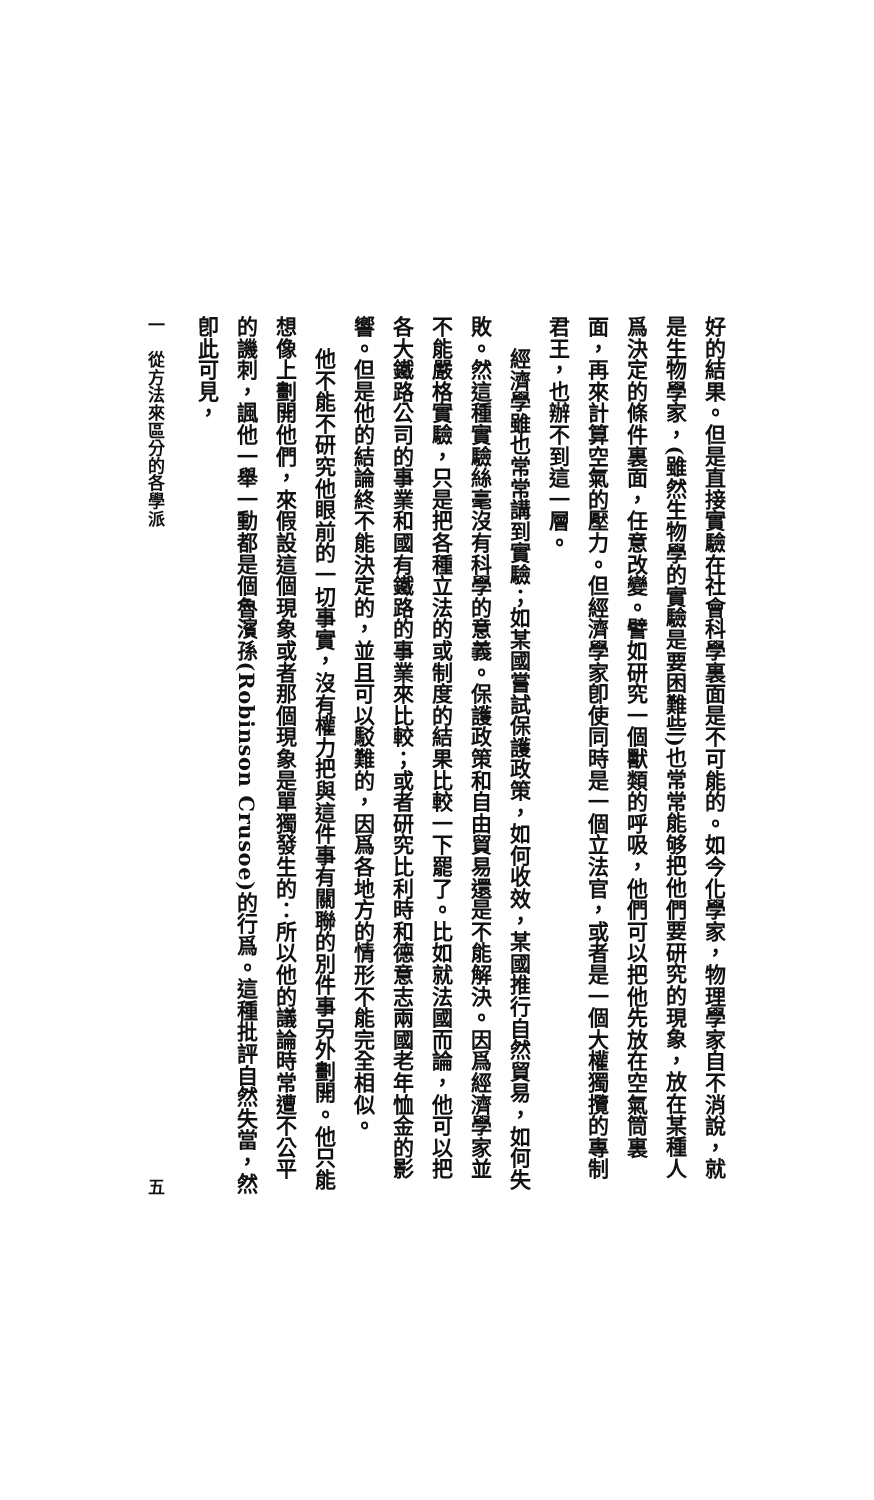好的結果。但是直接實驗在社會科學裏面是不可能的。如今化學家，物理學家自不消說，就是生物學家，(雖然生物學的實驗是要困難些)也常常能够把他們要研究的現象，放在某種人爲決定的條件裏面，任意改變。譬如研究一個獸類的呼吸，他們可以把他先放在空氣筒裏面，再來計算空氣的壓力。但經濟學家卽使同時是一個立法官，或者是一個大權獨攬的專制君王，也辦不到這一層。
經濟學雖也常常講到實驗；如某國嘗試保護政策，如何收效，某國推行自然貿易，如何失敗。然這種實驗絲毫沒有科學的意義。保護政策和自由貿易還是不能解決。因爲經濟學家並不能嚴格實驗，只是把各種立法的或制度的結果比較一下罷了。比如就法國而論，他可以把各大鐵路公司的事業和國有鐵路的事業來比較；或者研究比利時和德意志兩國老年恤金的影響。但是他的結論終不能決定的，並且可以駁難的，因爲各地方的情形不能完全相似。
他不能不研究他眼前的一切事實，沒有權力把與這件事有關聯的別件事另外劃開。他只能想像上劃開他們，來假設這個現象或者那個現象是單獨發生的：所以他的議論時常遭不公平的譏刺，諷他一舉一動都是個魯濱孫(Robinson Crusoe)的行爲。這種批評自然失當，然卽此可見，
一　從方法來區分的各學派 五